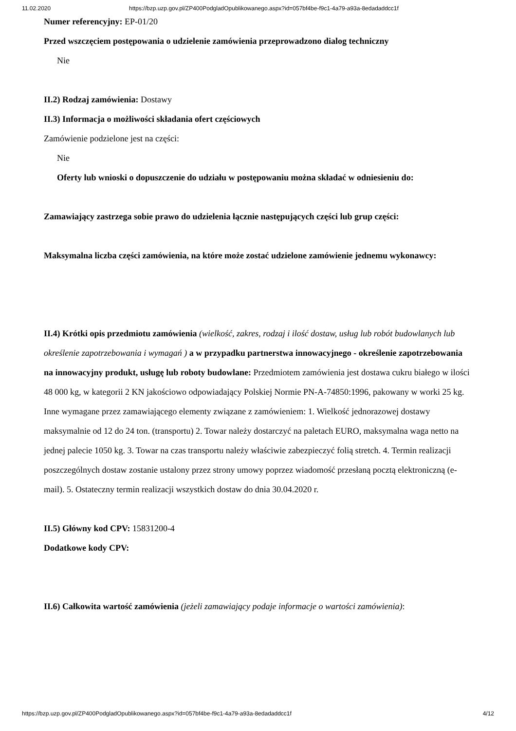11.02.2020 https://bzp.uzp.gov.pl/ZP400PodgladOpublikowanego.aspx?id=057bf4be-f9c1-4a79-a93a-8edadaddcc1f
Numer referencyjny: EP-01/20
Przed wszczęciem postępowania o udzielenie zamówienia przeprowadzono dialog techniczny
Nie
II.2) Rodzaj zamówienia: Dostawy
II.3) Informacja o możliwości składania ofert częściowych
Zamówienie podzielone jest na części:
Nie
Oferty lub wnioski o dopuszczenie do udziału w postępowaniu można składać w odniesieniu do:
Zamawiający zastrzega sobie prawo do udzielenia łącznie następujących części lub grup części:
Maksymalna liczba części zamówienia, na które może zostać udzielone zamówienie jednemu wykonawcy:
II.4) Krótki opis przedmiotu zamówienia (wielkość, zakres, rodzaj i ilość dostaw, usług lub robót budowlanych lub określenie zapotrzebowania i wymagań ) a w przypadku partnerstwa innowacyjnego - określenie zapotrzebowania na innowacyjny produkt, usługę lub roboty budowlane: Przedmiotem zamówienia jest dostawa cukru białego w ilości 48 000 kg, w kategorii 2 KN jakościowo odpowiadający Polskiej Normie PN-A-74850:1996, pakowany w worki 25 kg. Inne wymagane przez zamawiającego elementy związane z zamówieniem: 1. Wielkość jednorazowej dostawy maksymalnie od 12 do 24 ton. (transportu) 2. Towar należy dostarczyć na paletach EURO, maksymalna waga netto na jednej palecie 1050 kg. 3. Towar na czas transportu należy właściwie zabezpieczyć folią stretch. 4. Termin realizacji poszczególnych dostaw zostanie ustalony przez strony umowy poprzez wiadomość przesłaną pocztą elektroniczną (e-mail). 5. Ostateczny termin realizacji wszystkich dostaw do dnia 30.04.2020 r.
II.5) Główny kod CPV: 15831200-4
Dodatkowe kody CPV:
II.6) Całkowita wartość zamówienia (jeżeli zamawiający podaje informacje o wartości zamówienia):
https://bzp.uzp.gov.pl/ZP400PodgladOpublikowanego.aspx?id=057bf4be-f9c1-4a79-a93a-8edadaddcc1f 4/12